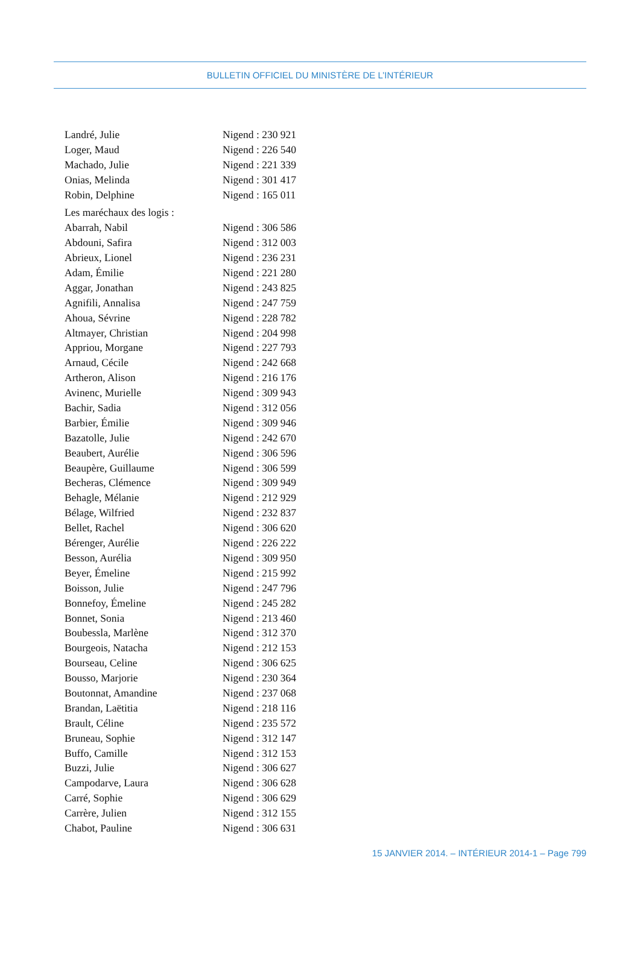BULLETIN OFFICIEL DU MINISTÈRE DE L’INTÉRIEUR
Landré, Julie Nigend : 230 921
Loger, Maud Nigend : 226 540
Machado, Julie Nigend : 221 339
Onias, Melinda Nigend : 301 417
Robin, Delphine Nigend : 165 011
Les maréchaux des logis :
Abarrah, Nabil Nigend : 306 586
Abdouni, Safira Nigend : 312 003
Abrieux, Lionel Nigend : 236 231
Adam, Émilie Nigend : 221 280
Aggar, Jonathan Nigend : 243 825
Agnifili, Annalisa Nigend : 247 759
Ahoua, Sévrine Nigend : 228 782
Altmayer, Christian Nigend : 204 998
Appriou, Morgane Nigend : 227 793
Arnaud, Cécile Nigend : 242 668
Artheron, Alison Nigend : 216 176
Avinenc, Murielle Nigend : 309 943
Bachir, Sadia Nigend : 312 056
Barbier, Émilie Nigend : 309 946
Bazatolle, Julie Nigend : 242 670
Beaubert, Aurélie Nigend : 306 596
Beaupère, Guillaume Nigend : 306 599
Becheras, Clémence Nigend : 309 949
Behagle, Mélanie Nigend : 212 929
Bélage, Wilfried Nigend : 232 837
Bellet, Rachel Nigend : 306 620
Bérenger, Aurélie Nigend : 226 222
Besson, Aurélia Nigend : 309 950
Beyer, Émeline Nigend : 215 992
Boisson, Julie Nigend : 247 796
Bonnefoy, Émeline Nigend : 245 282
Bonnet, Sonia Nigend : 213 460
Boubessla, Marlène Nigend : 312 370
Bourgeois, Natacha Nigend : 212 153
Bourseau, Celine Nigend : 306 625
Bousso, Marjorie Nigend : 230 364
Boutonnat, Amandine Nigend : 237 068
Brandan, Laëtitia Nigend : 218 116
Brault, Céline Nigend : 235 572
Bruneau, Sophie Nigend : 312 147
Buffo, Camille Nigend : 312 153
Buzzi, Julie Nigend : 306 627
Campodarve, Laura Nigend : 306 628
Carré, Sophie Nigend : 306 629
Carrère, Julien Nigend : 312 155
Chabot, Pauline Nigend : 306 631
15 JANVIER 2014. – INTÉRIEUR 2014-1 – Page 799